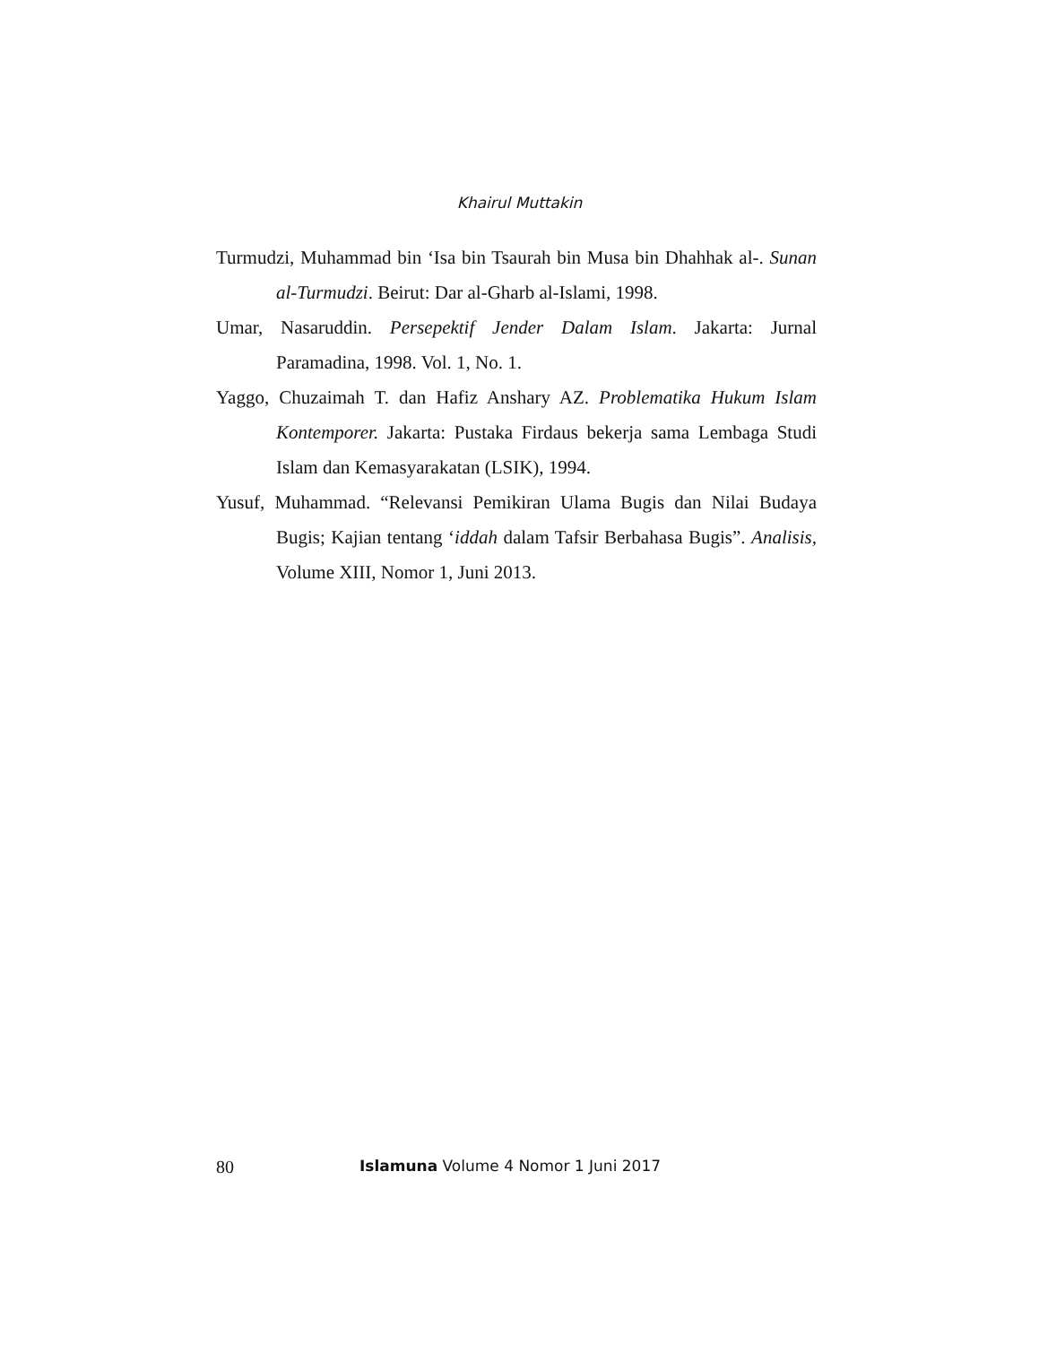Khairul Muttakin
Turmudzi, Muhammad bin ‘Isa bin Tsaurah bin Musa bin Dhahhak al-. Sunan al-Turmudzi. Beirut: Dar al-Gharb al-Islami, 1998.
Umar, Nasaruddin. Persepektif Jender Dalam Islam. Jakarta: Jurnal Paramadina, 1998. Vol. 1, No. 1.
Yaggo, Chuzaimah T. dan Hafiz Anshary AZ. Problematika Hukum Islam Kontemporer. Jakarta: Pustaka Firdaus bekerja sama Lembaga Studi Islam dan Kemasyarakatan (LSIK), 1994.
Yusuf, Muhammad. “Relevansi Pemikiran Ulama Bugis dan Nilai Budaya Bugis; Kajian tentang ‘iddah dalam Tafsir Berbahasa Bugis”. Analisis, Volume XIII, Nomor 1, Juni 2013.
80 Islamuna Volume 4 Nomor 1 Juni 2017